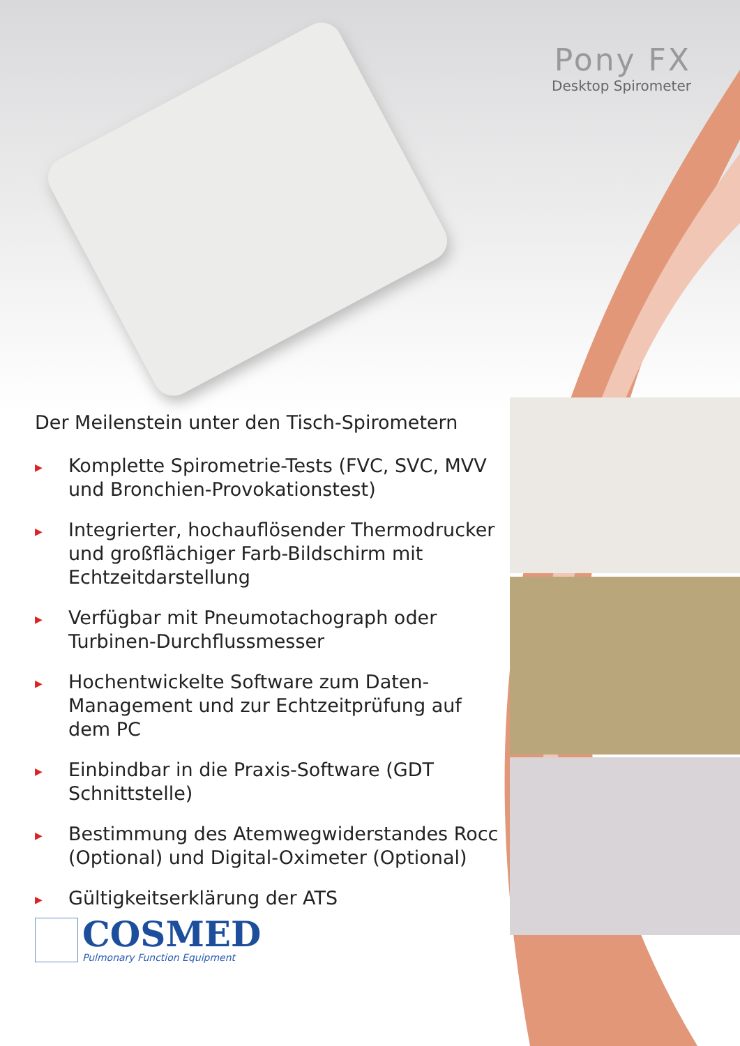Pony FX
Desktop Spirometer
Der Meilenstein unter den Tisch-Spirometern
▶ Komplette Spirometrie-Tests (FVC, SVC, MVV und Bronchien-Provokationstest)
▶ Integrierter, hochauflösender Thermodrucker und großflächiger Farb-Bildschirm mit Echtzeitdarstellung
▶ Verfügbar mit Pneumotachograph oder Turbinen-Durchflussmesser
▶ Hochentwickelte Software zum Daten-Management und zur Echtzeitprüfung auf dem PC
▶ Einbindbar in die Praxis-Software (GDT Schnittstelle)
▶ Bestimmung des Atemwegwiderstandes Rocc (Optional) und Digital-Oximeter (Optional)
▶ Gültigkeitserklärung der ATS
COSMED
Pulmonary Function Equipment